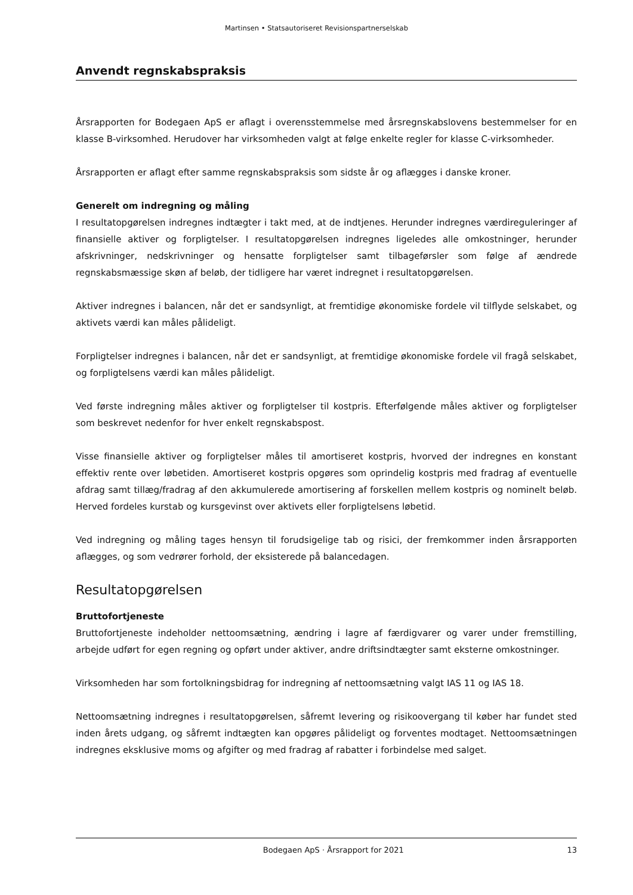Martinsen • Statsautoriseret Revisionspartnerselskab
Anvendt regnskabspraksis
Årsrapporten for Bodegaen ApS er aflagt i overensstemmelse med årsregnskabslovens bestemmelser for en klasse B-virksomhed. Herudover har virksomheden valgt at følge enkelte regler for klasse C-virksomheder.
Årsrapporten er aflagt efter samme regnskabspraksis som sidste år og aflægges i danske kroner.
Generelt om indregning og måling
I resultatopgørelsen indregnes indtægter i takt med, at de indtjenes. Herunder indregnes værdireguleringer af finansielle aktiver og forpligtelser. I resultatopgørelsen indregnes ligeledes alle omkostninger, herunder afskrivninger, nedskrivninger og hensatte forpligtelser samt tilbageførsler som følge af ændrede regnskabsmæssige skøn af beløb, der tidligere har været indregnet i resultatopgørelsen.
Aktiver indregnes i balancen, når det er sandsynligt, at fremtidige økonomiske fordele vil tilflyde selskabet, og aktivets værdi kan måles pålideligt.
Forpligtelser indregnes i balancen, når det er sandsynligt, at fremtidige økonomiske fordele vil fragå selskabet, og forpligtelsens værdi kan måles pålideligt.
Ved første indregning måles aktiver og forpligtelser til kostpris. Efterfølgende måles aktiver og forpligtelser som beskrevet nedenfor for hver enkelt regnskabspost.
Visse finansielle aktiver og forpligtelser måles til amortiseret kostpris, hvorved der indregnes en konstant effektiv rente over løbetiden. Amortiseret kostpris opgøres som oprindelig kostpris med fradrag af eventuelle afdrag samt tillæg/fradrag af den akkumulerede amortisering af forskellen mellem kostpris og nominelt beløb. Herved fordeles kurstab og kursgevinst over aktivets eller forpligtelsens løbetid.
Ved indregning og måling tages hensyn til forudsigelige tab og risici, der fremkommer inden årsrapporten aflægges, og som vedrører forhold, der eksisterede på balancedagen.
Resultatopgørelsen
Bruttofortjeneste
Bruttofortjeneste indeholder nettoomsætning, ændring i lagre af færdigvarer og varer under fremstilling, arbejde udført for egen regning og opført under aktiver, andre driftsindtægter samt eksterne omkostninger.
Virksomheden har som fortolkningsbidrag for indregning af nettoomsætning valgt IAS 11 og IAS 18.
Nettoomsætning indregnes i resultatopgørelsen, såfremt levering og risikoovergang til køber har fundet sted inden årets udgang, og såfremt indtægten kan opgøres pålideligt og forventes modtaget. Nettoomsætningen indregnes eksklusive moms og afgifter og med fradrag af rabatter i forbindelse med salget.
Bodegaen ApS · Årsrapport for 2021 13